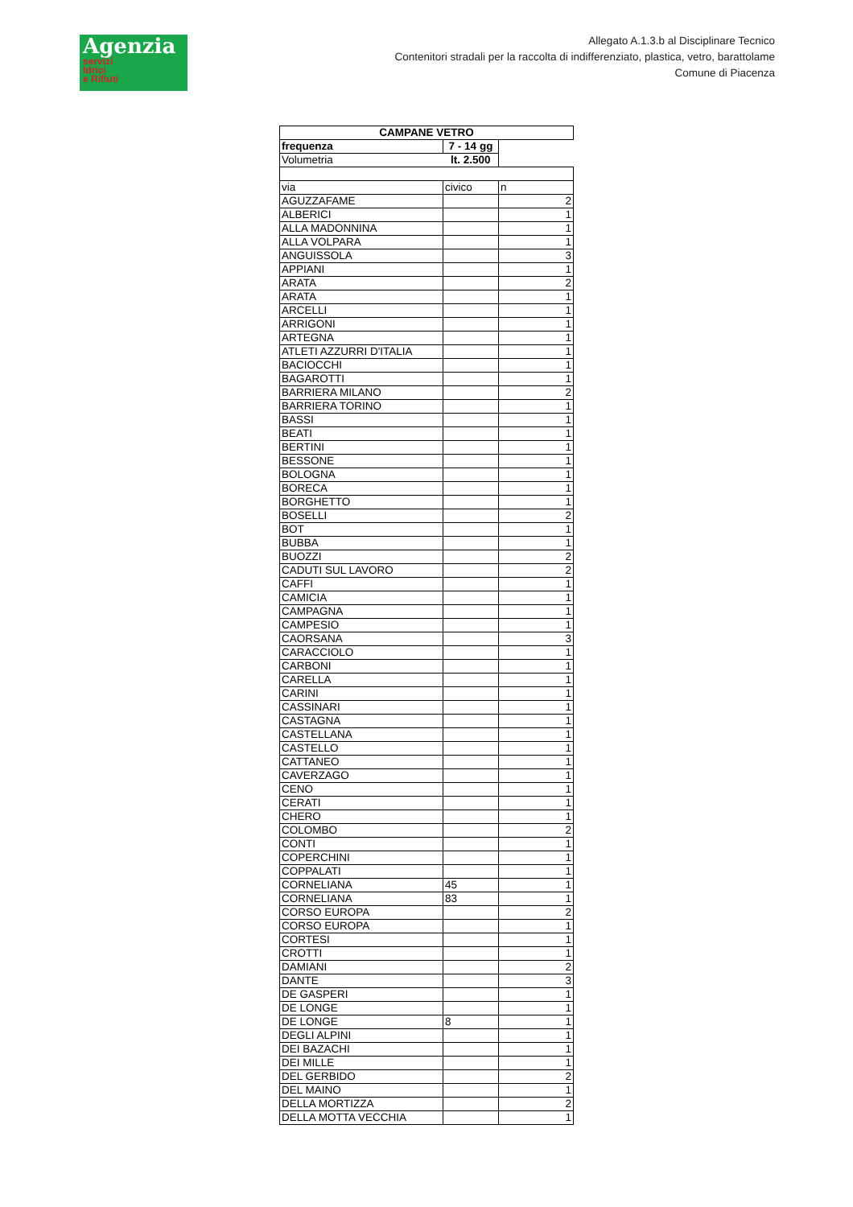Agenzia
servizi
Idrici
e Rifiuti
Allegato A.1.3.b al Disciplinare Tecnico
Contenitori stradali per la raccolta di indifferenziato, plastica, vetro, barattolame
Comune di Piacenza
| CAMPANE VETRO | | |
| --- | --- | --- |
| frequenza | 7 - 14 gg | |
| Volumetria | lt. 2.500 | |
| via | civico | n |
| AGUZZAFAME | | 2 |
| ALBERICI | | 1 |
| ALLA MADONNINA | | 1 |
| ALLA VOLPARA | | 1 |
| ANGUISSOLA | | 3 |
| APPIANI | | 1 |
| ARATA | | 2 |
| ARATA | | 1 |
| ARCELLI | | 1 |
| ARRIGONI | | 1 |
| ARTEGNA | | 1 |
| ATLETI AZZURRI D'ITALIA | | 1 |
| BACIOCCHI | | 1 |
| BAGAROTTI | | 1 |
| BARRIERA MILANO | | 2 |
| BARRIERA TORINO | | 1 |
| BASSI | | 1 |
| BEATI | | 1 |
| BERTINI | | 1 |
| BESSONE | | 1 |
| BOLOGNA | | 1 |
| BORECA | | 1 |
| BORGHETTO | | 1 |
| BOSELLI | | 2 |
| BOT | | 1 |
| BUBBA | | 1 |
| BUOZZI | | 2 |
| CADUTI SUL LAVORO | | 2 |
| CAFFI | | 1 |
| CAMICIA | | 1 |
| CAMPAGNA | | 1 |
| CAMPESIO | | 1 |
| CAORSANA | | 3 |
| CARACCIOLO | | 1 |
| CARBONI | | 1 |
| CARELLA | | 1 |
| CARINI | | 1 |
| CASSINARI | | 1 |
| CASTAGNA | | 1 |
| CASTELLANA | | 1 |
| CASTELLO | | 1 |
| CATTANEO | | 1 |
| CAVERZAGO | | 1 |
| CENO | | 1 |
| CERATI | | 1 |
| CHERO | | 1 |
| COLOMBO | | 2 |
| CONTI | | 1 |
| COPERCHINI | | 1 |
| COPPALATI | | 1 |
| CORNELIANA | 45 | 1 |
| CORNELIANA | 83 | 1 |
| CORSO EUROPA | | 2 |
| CORSO EUROPA | | 1 |
| CORTESI | | 1 |
| CROTTI | | 1 |
| DAMIANI | | 2 |
| DANTE | | 3 |
| DE GASPERI | | 1 |
| DE LONGE | | 1 |
| DE LONGE | 8 | 1 |
| DEGLI ALPINI | | 1 |
| DEI BAZACHI | | 1 |
| DEI MILLE | | 1 |
| DEL GERBIDO | | 2 |
| DEL MAINO | | 1 |
| DELLA MORTIZZA | | 2 |
| DELLA MOTTA VECCHIA | | 1 |